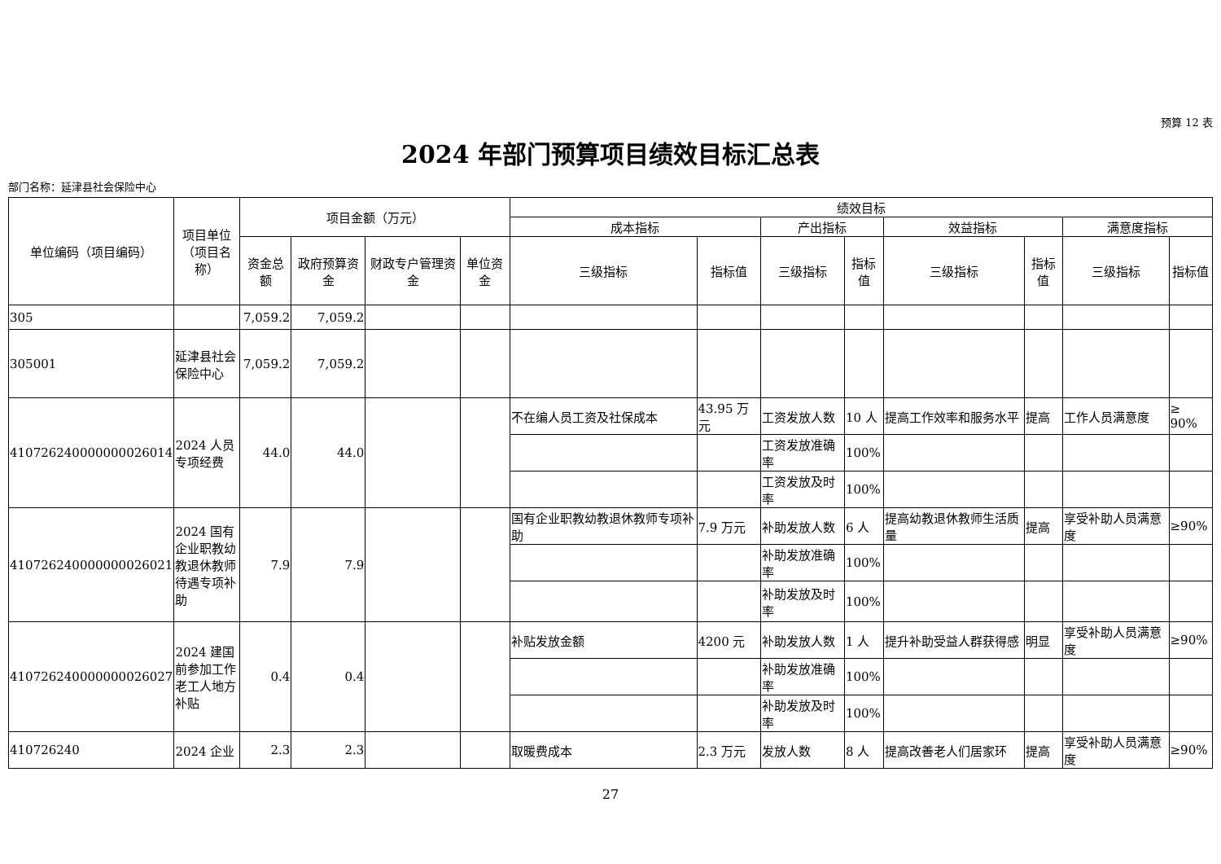预算 12 表
2024 年部门预算项目绩效目标汇总表
部门名称：延津县社会保险中心
| 单位编码（项目编码） | 项目单位（项目名称） | 项目金额（万元） | | | | 绩效目标 | | | | | | | |
| --- | --- | --- | --- | --- | --- | --- | --- | --- | --- | --- | --- | --- | --- |
| | | | | | | 成本指标 | | 产出指标 | | 效益指标 | | 满意度指标 | |
| | | 资金总额 | 政府预算资金 | 财政专户管理资金 | 单位资金 | 三级指标 | 指标值 | 三级指标 | 指标值 | 三级指标 | 指标值 | 三级指标 | 指标值 |
| 305 | | 7,059.2 | 7,059.2 | | | | | | | | | | |
| 305001 | 延津县社会保险中心 | 7,059.2 | 7,059.2 | | | | | | | | | | |
| 410726240000000026014 | 2024 人员专项经费 | 44.0 | 44.0 | | | 不在编人员工资及社保成本 | 43.95 万元 | 工资发放人数 | 10 人 | 提高工作效率和服务水平 | 提高 | 工作人员满意度 | ≥ 90% |
| | | | | | | | | 工资发放准确率 | 100% | | | | |
| | | | | | | | | 工资发放及时率 | 100% | | | | |
| 410726240000000026021 | 2024 国有企业职教幼教退休教师待遇专项补助 | 7.9 | 7.9 | | | 国有企业职教幼教退休教师专项补助 | 7.9 万元 | 补助发放人数 | 6 人 | 提高幼教退休教师生活质量 | 提高 | 享受补助人员满意度 | ≥90% |
| | | | | | | | | 补助发放准确率 | 100% | | | | |
| | | | | | | | | 补助发放及时率 | 100% | | | | |
| 410726240000000026027 | 2024 建国前参加工作老工人地方补贴 | 0.4 | 0.4 | | | 补贴发放金额 | 4200 元 | 补助发放人数 | 1 人 | 提升补助受益人群获得感 | 明显 | 享受补助人员满意度 | ≥90% |
| | | | | | | | | 补助发放准确率 | 100% | | | | |
| | | | | | | | | 补助发放及时率 | 100% | | | | |
| 410726240 | 2024 企业 | 2.3 | 2.3 | | | 取暖费成本 | 2.3 万元 | 发放人数 | 8 人 | 提高改善老人们居家环 | 提高 | 享受补助人员满意度 | ≥90% |
27